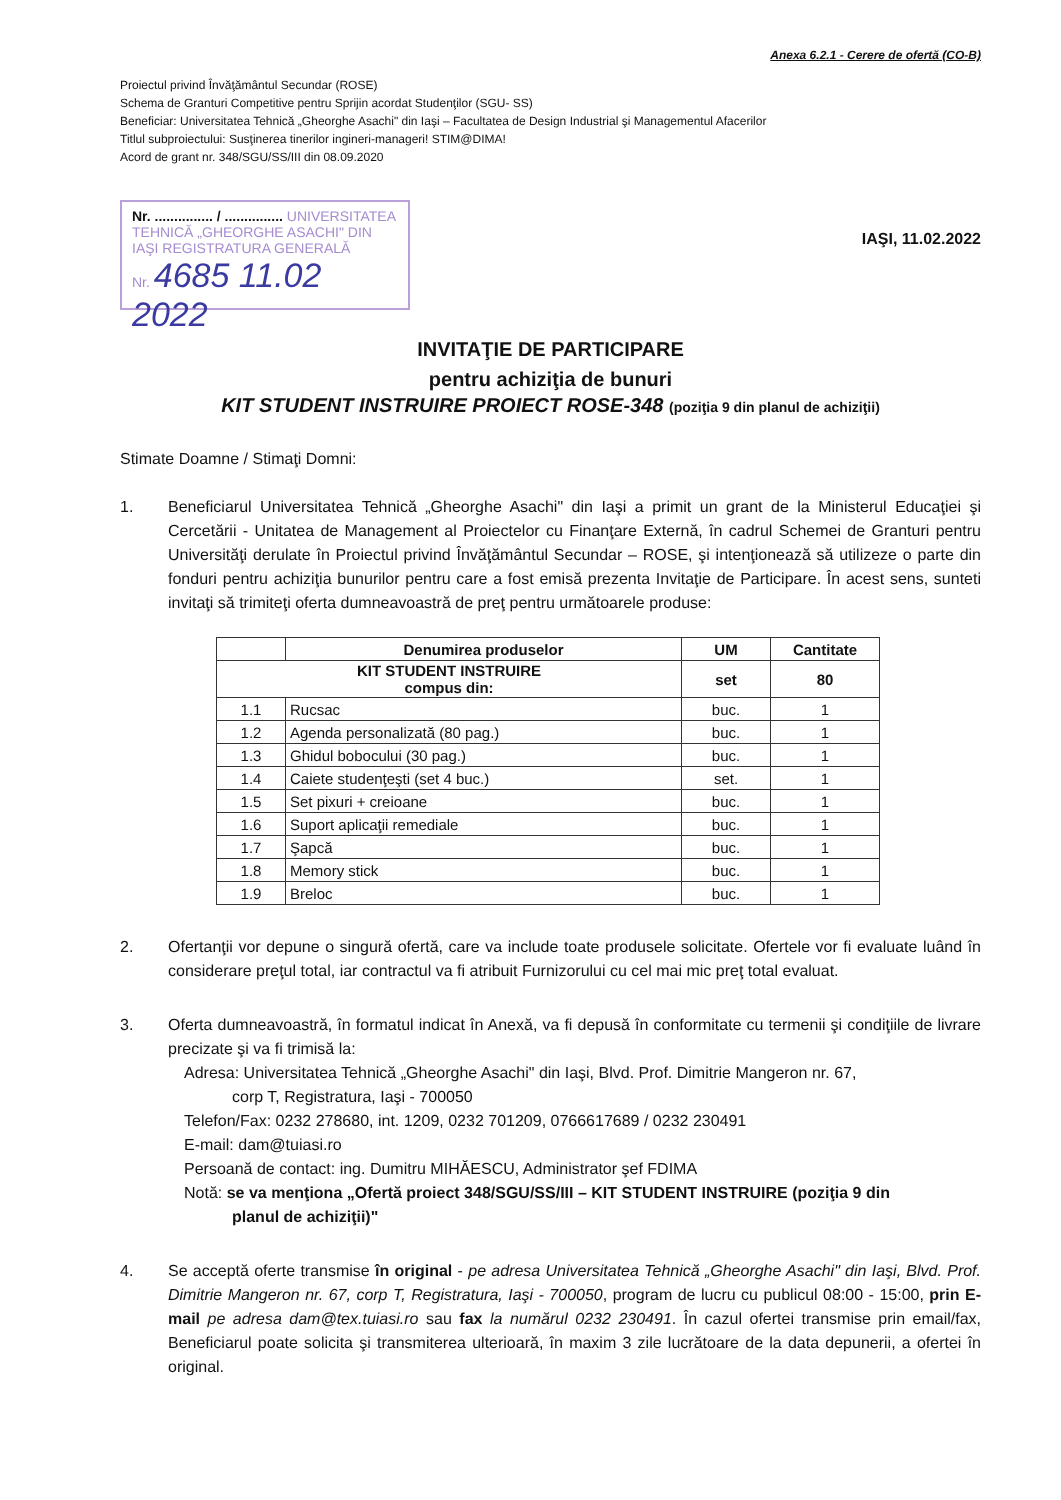Anexa 6.2.1 - Cerere de ofertă (CO-B)
Proiectul privind Învăţământul Secundar (ROSE)
Schema de Granturi Competitive pentru Sprijin acordat Studenţilor (SGU- SS)
Beneficiar: Universitatea Tehnică „Gheorghe Asachi" din Iaşi – Facultatea de Design Industrial şi Managementul Afacerilor
Titlul subproiectului: Susţinerea tinerilor ingineri-manageri! STIM@DIMA!
Acord de grant nr. 348/SGU/SS/III din 08.09.2020
IAŞI, 11.02.2022
Nr. ............... / ............... UNIVERSITATEA TEHNICĂ „GHEORGHE ASACHI" DIN IAŞI REGISTRATURA GENERALĂ
Nr. 4685 11.02 2022
INVITAŢIE DE PARTICIPARE
pentru achiziţia de bunuri
KIT STUDENT INSTRUIRE PROIECT ROSE-348 (poziţia 9 din planul de achiziţii)
Stimate Doamne / Stimaţi Domni:
1. Beneficiarul Universitatea Tehnică „Gheorghe Asachi" din Iaşi a primit un grant de la Ministerul Educaţiei şi Cercetării - Unitatea de Management al Proiectelor cu Finanţare Externă, în cadrul Schemei de Granturi pentru Universităţi derulate în Proiectul privind Învăţământul Secundar – ROSE, şi intenţionează să utilizeze o parte din fonduri pentru achiziţia bunurilor pentru care a fost emisă prezenta Invitaţie de Participare. În acest sens, sunteti invitaţi să trimiteţi oferta dumneavoastră de preţ pentru următoarele produse:
| | Denumirea produselor | UM | Cantitate |
| --- | --- | --- | --- |
| KIT STUDENT INSTRUIRE compus din: | | set | 80 |
| 1.1 | Rucsac | buc. | 1 |
| 1.2 | Agenda personalizată (80 pag.) | buc. | 1 |
| 1.3 | Ghidul bobocului (30 pag.) | buc. | 1 |
| 1.4 | Caiete studenţeşti (set 4 buc.) | set. | 1 |
| 1.5 | Set pixuri + creioane | buc. | 1 |
| 1.6 | Suport aplicaţii remediale | buc. | 1 |
| 1.7 | Şapcă | buc. | 1 |
| 1.8 | Memory stick | buc. | 1 |
| 1.9 | Breloc | buc. | 1 |
2. Ofertanţii vor depune o singură ofertă, care va include toate produsele solicitate. Ofertele vor fi evaluate luând în considerare preţul total, iar contractul va fi atribuit Furnizorului cu cel mai mic preţ total evaluat.
3. Oferta dumneavoastră, în formatul indicat în Anexă, va fi depusă în conformitate cu termenii şi condiţiile de livrare precizate şi va fi trimisă la:
Adresa: Universitatea Tehnică „Gheorghe Asachi" din Iaşi, Blvd. Prof. Dimitrie Mangeron nr. 67,
corp T, Registratura, Iaşi - 700050
Telefon/Fax: 0232 278680, int. 1209, 0232 701209, 0766617689 / 0232 230491
E-mail: dam@tuiasi.ro
Persoană de contact: ing. Dumitru MIHĂESCU, Administrator şef FDIMA
Notă: se va menţiona „Ofertă proiect 348/SGU/SS/III – KIT STUDENT INSTRUIRE (poziţia 9 din
planul de achiziţii)"
4. Se acceptă oferte transmise în original - pe adresa Universitatea Tehnică „Gheorghe Asachi" din Iaşi, Blvd. Prof. Dimitrie Mangeron nr. 67, corp T, Registratura, Iaşi - 700050, program de lucru cu publicul 08:00 - 15:00, prin E-mail pe adresa dam@tex.tuiasi.ro sau fax la numărul 0232 230491. În cazul ofertei transmise prin email/fax, Beneficiarul poate solicita şi transmiterea ulterioară, în maxim 3 zile lucrătoare de la data depunerii, a ofertei în original.